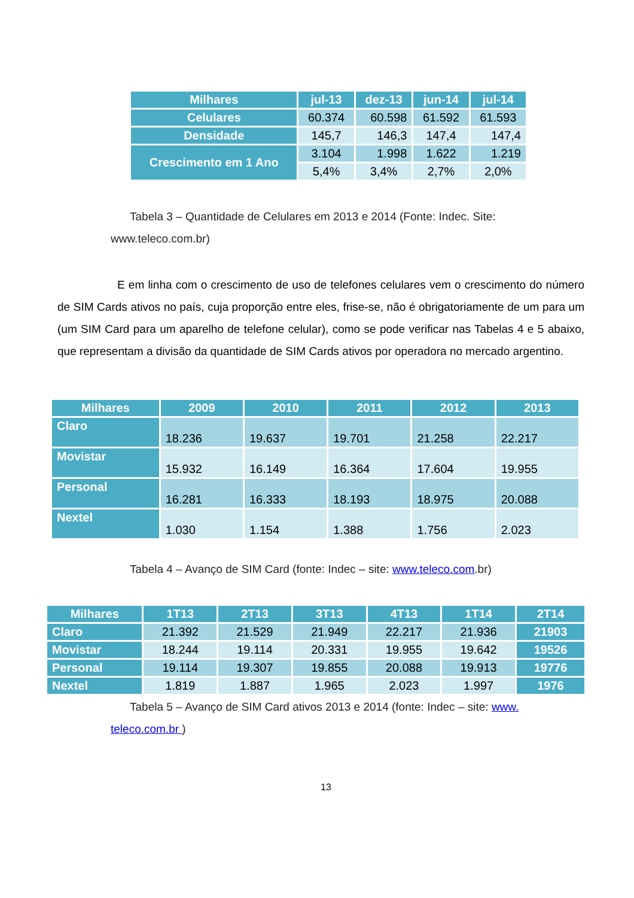| Milhares | jul-13 | dez-13 | jun-14 | jul-14 |
| --- | --- | --- | --- | --- |
| Celulares | 60.374 | 60.598 | 61.592 | 61.593 |
| Densidade | 145,7 | 146,3 | 147,4 | 147,4 |
| Crescimento em 1 Ano | 3.104 | 1.998 | 1.622 | 1.219 |
| | 5,4% | 3,4% | 2,7% | 2,0% |
Tabela 3 – Quantidade de Celulares em 2013 e 2014 (Fonte: Indec. Site: www.teleco.com.br)
E em linha com o crescimento de uso de telefones celulares vem o crescimento do número de SIM Cards ativos no país, cuja proporção entre eles, frise-se, não é obrigatoriamente de um para um (um SIM Card para um aparelho de telefone celular), como se pode verificar nas Tabelas 4 e 5 abaixo, que representam a divisão da quantidade de SIM Cards ativos por operadora no mercado argentino.
| Milhares | 2009 | 2010 | 2011 | 2012 | 2013 |
| --- | --- | --- | --- | --- | --- |
| Claro | 18.236 | 19.637 | 19.701 | 21.258 | 22.217 |
| Movistar | 15.932 | 16.149 | 16.364 | 17.604 | 19.955 |
| Personal | 16.281 | 16.333 | 18.193 | 18.975 | 20.088 |
| Nextel | 1.030 | 1.154 | 1.388 | 1.756 | 2.023 |
Tabela 4 – Avanço de SIM Card (fonte: Indec – site: www.teleco.com.br)
| Milhares | 1T13 | 2T13 | 3T13 | 4T13 | 1T14 | 2T14 |
| --- | --- | --- | --- | --- | --- | --- |
| Claro | 21.392 | 21.529 | 21.949 | 22.217 | 21.936 | 21903 |
| Movistar | 18.244 | 19.114 | 20.331 | 19.955 | 19.642 | 19526 |
| Personal | 19.114 | 19.307 | 19.855 | 20.088 | 19.913 | 19776 |
| Nextel | 1.819 | 1.887 | 1.965 | 2.023 | 1.997 | 1976 |
Tabela 5 – Avanço de SIM Card ativos 2013 e 2014 (fonte: Indec – site: www. teleco.com.br )
13